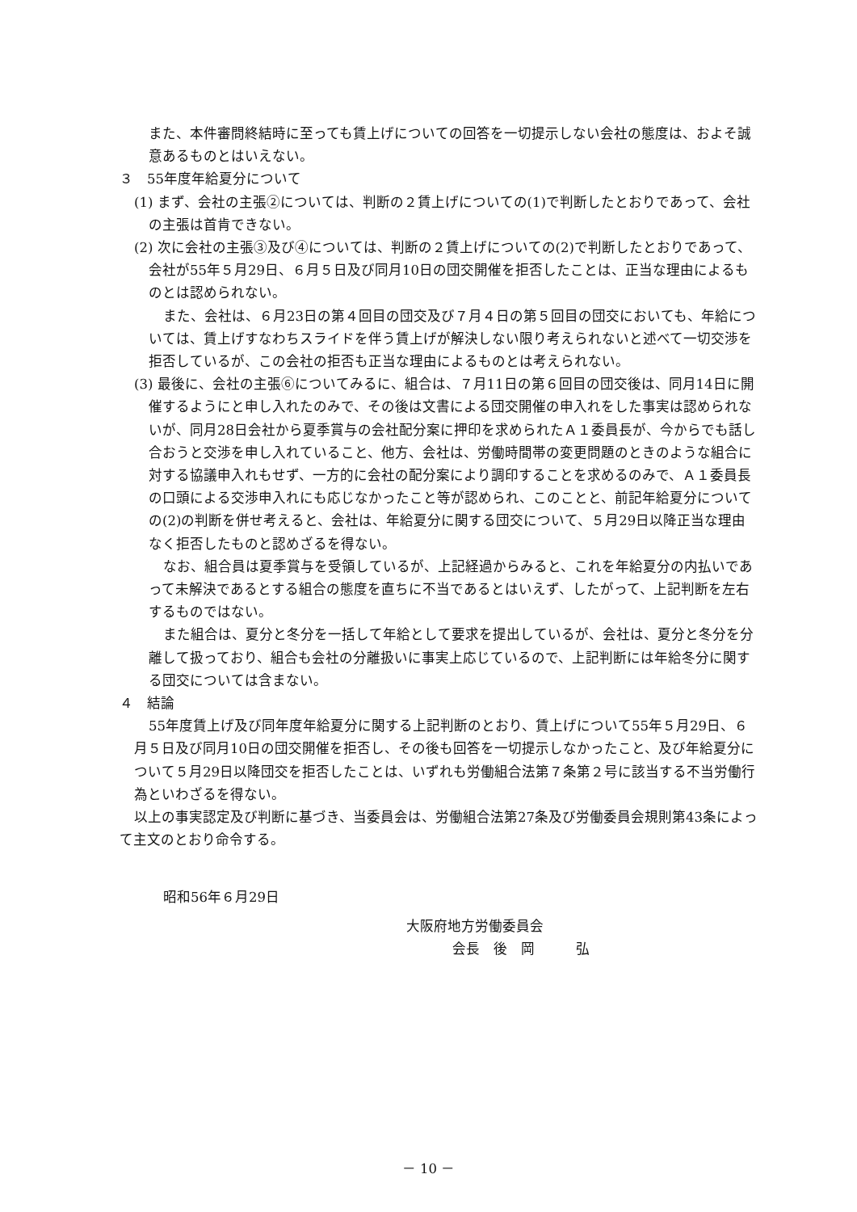また、本件審問終結時に至っても賃上げについての回答を一切提示しない会社の態度は、およそ誠意あるものとはいえない。
３　55年度年給夏分について
(1) まず、会社の主張②については、判断の２賃上げについての(1)で判断したとおりであって、会社の主張は首肯できない。
(2) 次に会社の主張③及び④については、判断の２賃上げについての(2)で判断したとおりであって、会社が55年５月29日、６月５日及び同月10日の団交開催を拒否したことは、正当な理由によるものとは認められない。
また、会社は、６月23日の第４回目の団交及び７月４日の第５回目の団交においても、年給については、賃上げすなわちスライドを伴う賃上げが解決しない限り考えられないと述べて一切交渉を拒否しているが、この会社の拒否も正当な理由によるものとは考えられない。
(3) 最後に、会社の主張⑥についてみるに、組合は、７月11日の第６回目の団交後は、同月14日に開催するようにと申し入れたのみで、その後は文書による団交開催の申入れをした事実は認められないが、同月28日会社から夏季賞与の会社配分案に押印を求められたＡ１委員長が、今からでも話し合おうと交渉を申し入れていること、他方、会社は、労働時間帯の変更問題のときのような組合に対する協議申入れもせず、一方的に会社の配分案により調印することを求めるのみで、Ａ１委員長の口頭による交渉申入れにも応じなかったこと等が認められ、このことと、前記年給夏分についての(2)の判断を併せ考えると、会社は、年給夏分に関する団交について、５月29日以降正当な理由なく拒否したものと認めざるを得ない。
なお、組合員は夏季賞与を受領しているが、上記経過からみると、これを年給夏分の内払いであって未解決であるとする組合の態度を直ちに不当であるとはいえず、したがって、上記判断を左右するものではない。
また組合は、夏分と冬分を一括して年給として要求を提出しているが、会社は、夏分と冬分を分離して扱っており、組合も会社の分離扱いに事実上応じているので、上記判断には年給冬分に関する団交については含まない。
４　結論
55年度賃上げ及び同年度年給夏分に関する上記判断のとおり、賃上げについて55年５月29日、６月５日及び同月10日の団交開催を拒否し、その後も回答を一切提示しなかったこと、及び年給夏分について５月29日以降団交を拒否したことは、いずれも労働組合法第７条第２号に該当する不当労働行為といわざるを得ない。
以上の事実認定及び判断に基づき、当委員会は、労働組合法第27条及び労働委員会規則第43条によって主文のとおり命令する。
昭和56年６月29日
大阪府地方労働委員会
会長　後　岡　　　弘
－ 10 －